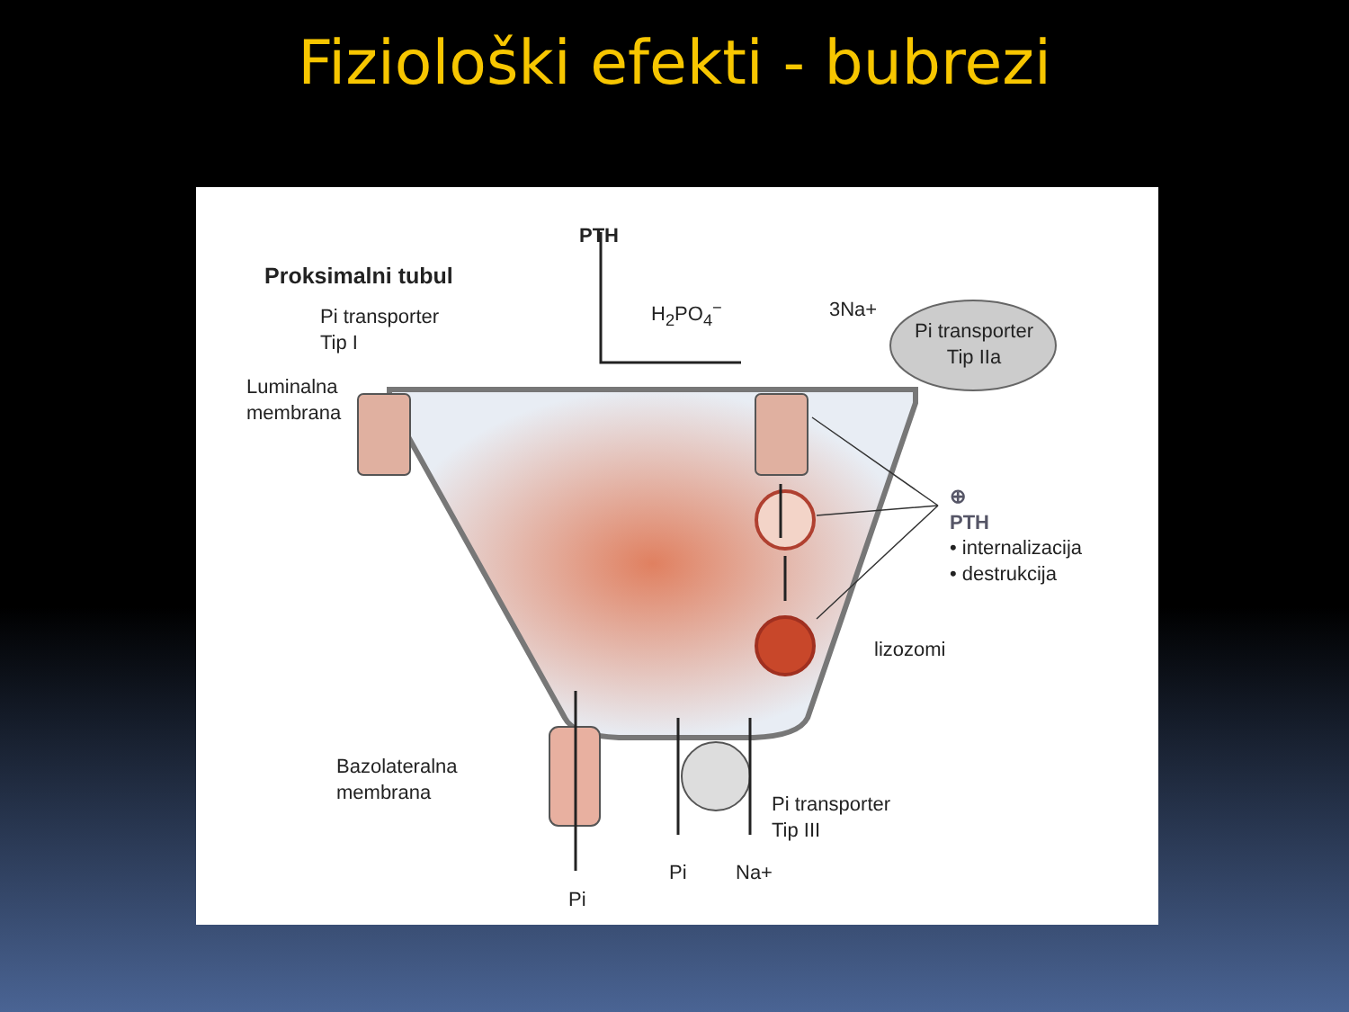Fiziološki efekti - bubrezi
Proksimalni tubul
PTH
Pi transporter
Tip I
Luminalna
membrana
H<sub>2</sub>PO<sub>4</sub><sup>−</sup> 3Na+
Pi transporter
Tip IIa
⊕
PTH
• internalizacija
• destrukcija
lizozomi
Bazolateralna
membrana
Pi transporter
Tip III
Pi Na+
Pi